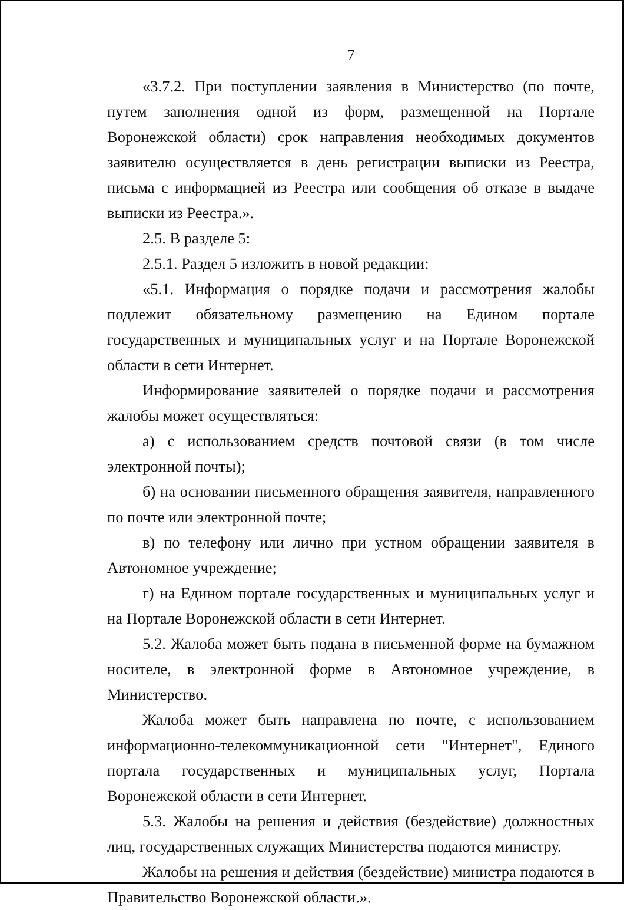7
«3.7.2. При поступлении заявления в Министерство (по почте, путем заполнения одной из форм, размещенной на Портале Воронежской области) срок направления необходимых документов заявителю осуществляется в день регистрации выписки из Реестра, письма с информацией из Реестра или сообщения об отказе в выдаче выписки из Реестра.».
2.5. В разделе 5:
2.5.1. Раздел 5 изложить в новой редакции:
«5.1. Информация о порядке подачи и рассмотрения жалобы подлежит обязательному размещению на Едином портале государственных и муниципальных услуг и на Портале Воронежской области в сети Интернет.
Информирование заявителей о порядке подачи и рассмотрения жалобы может осуществляться:
а) с использованием средств почтовой связи (в том числе электронной почты);
б) на основании письменного обращения заявителя, направленного по почте или электронной почте;
в) по телефону или лично при устном обращении заявителя в Автономное учреждение;
г) на Едином портале государственных и муниципальных услуг и на Портале Воронежской области в сети Интернет.
5.2. Жалоба может быть подана в письменной форме на бумажном носителе, в электронной форме в Автономное учреждение, в Министерство.
Жалоба может быть направлена по почте, с использованием информационно-телекоммуникационной сети "Интернет", Единого портала государственных и муниципальных услуг, Портала Воронежской области в сети Интернет.
5.3. Жалобы на решения и действия (бездействие) должностных лиц, государственных служащих Министерства подаются министру.
Жалобы на решения и действия (бездействие) министра подаются в Правительство Воронежской области.».